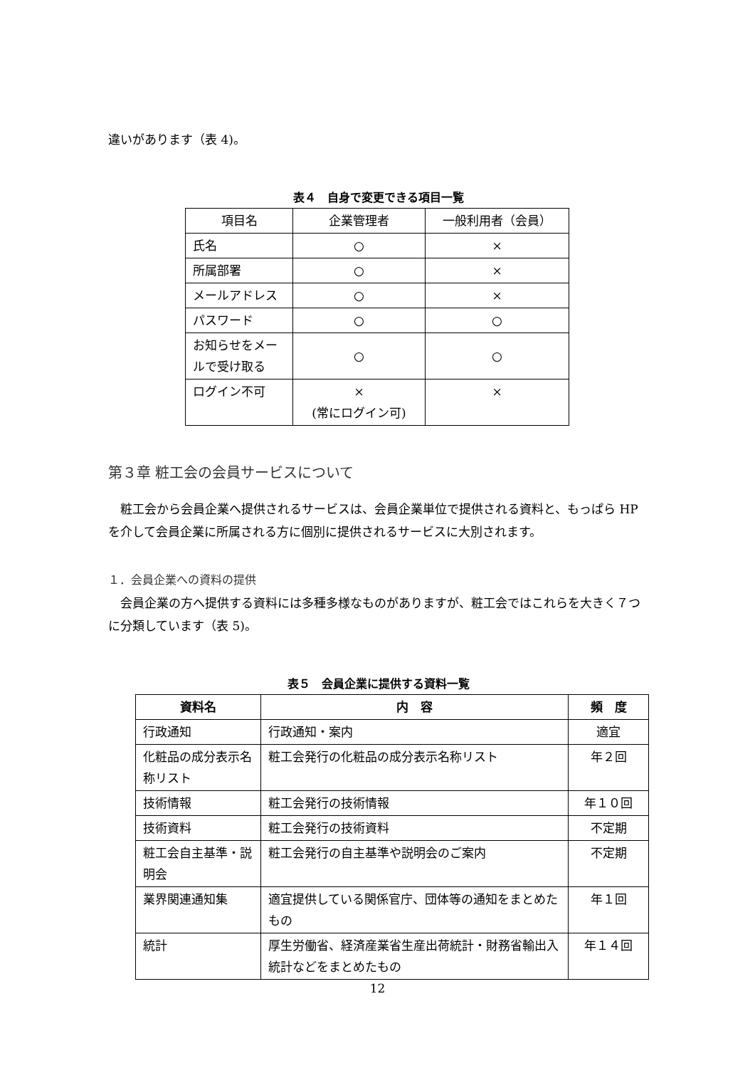違いがあります（表 4)。
表４　自身で変更できる項目一覧
| 項目名 | 企業管理者 | 一般利用者（会員） |
| 氏名 | ○ | × |
| 所属部署 | ○ | × |
| メールアドレス | ○ | × |
| パスワード | ○ | ○ |
| お知らせをメールで受け取る | ○ | ○ |
| ログイン不可 | × (常にログイン可) | × |
第３章 粧工会の会員サービスについて
　粧工会から会員企業へ提供されるサービスは、会員企業単位で提供される資料と、もっぱら HP を介して会員企業に所属される方に個別に提供されるサービスに大別されます。
１．会員企業への資料の提供
　会員企業の方へ提供する資料には多種多様なものがありますが、粧工会ではこれらを大きく７つに分類しています（表 5)。
表５　会員企業に提供する資料一覧
| 資料名 | 内 容 | 頻 度 |
| --- | --- | --- |
| 行政通知 | 行政通知・案内 | 適宜 |
| 化粧品の成分表示名称リスト | 粧工会発行の化粧品の成分表示名称リスト | 年２回 |
| 技術情報 | 粧工会発行の技術情報 | 年１０回 |
| 技術資料 | 粧工会発行の技術資料 | 不定期 |
| 粧工会自主基準・説明会 | 粧工会発行の自主基準や説明会のご案内 | 不定期 |
| 業界関連通知集 | 適宜提供している関係官庁、団体等の通知をまとめたもの | 年１回 |
| 統計 | 厚生労働省、経済産業省生産出荷統計・財務省輸出入統計などをまとめたもの | 年１４回 |
12